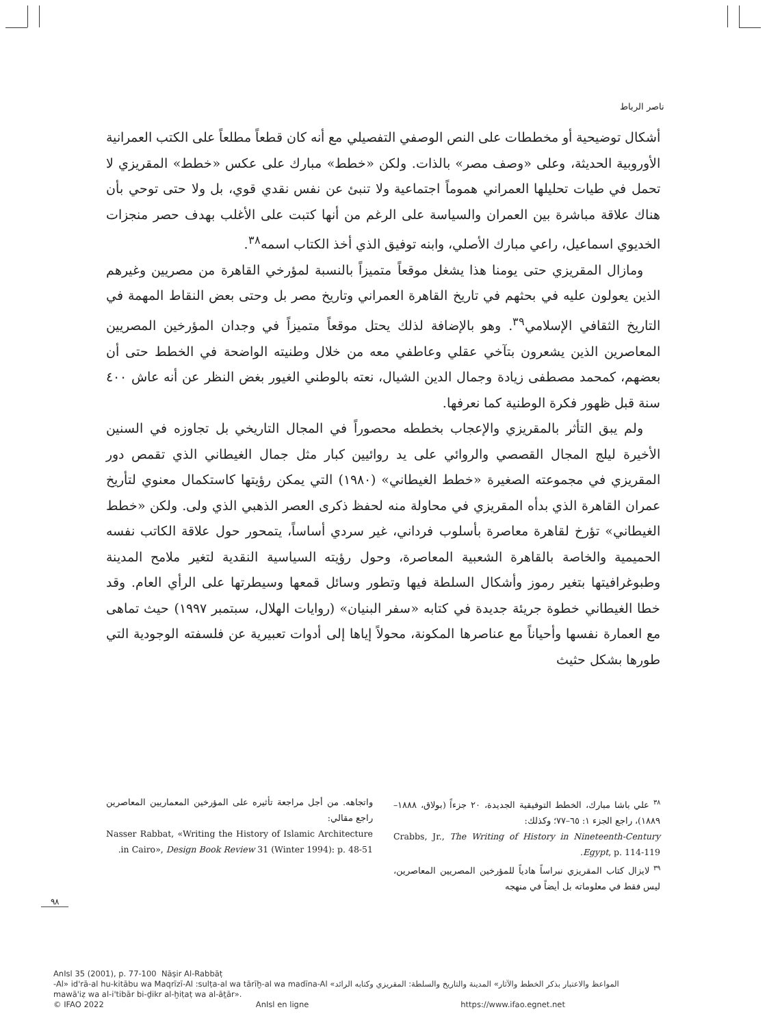ناصر الرباط
أشكال توضيحية أو مخططات على النص الوصفي التفصيلي مع أنه كان قطعاً مطلعاً على الكتب العمرانية الأوروبية الحديثة، وعلى «وصف مصر» بالذات. ولكن «خطط» مبارك على عكس «خطط» المقريزي لا تحمل في طيات تحليلها العمراني هموماً اجتماعية ولا تنبئ عن نفس نقدي قوي، بل ولا حتى توحي بأن هناك علاقة مباشرة بين العمران والسياسة على الرغم من أنها كتبت على الأغلب بهدف حصر منجزات الخديوي اسماعيل، راعي مبارك الأصلي، وابنه توفيق الذي أخذ الكتاب اسمه<sup>٣٨</sup>.
ومازال المقريزي حتى يومنا هذا يشغل موقعاً متميزاً بالنسبة لمؤرخي القاهرة من مصريين وغيرهم الذين يعولون عليه في بحثهم في تاريخ القاهرة العمراني وتاريخ مصر بل وحتى بعض النقاط المهمة في التاريخ الثقافي الإسلامي<sup>٣٩</sup>. وهو بالإضافة لذلك يحتل موقعاً متميزاً في وجدان المؤرخين المصريين المعاصرين الذين يشعرون بتآخي عقلي وعاطفي معه من خلال وطنيته الواضحة في الخطط حتى أن بعضهم، كمحمد مصطفى زيادة وجمال الدين الشيال، نعته بالوطني الغيور بغض النظر عن أنه عاش ٤٠٠ سنة قبل ظهور فكرة الوطنية كما نعرفها.
ولم يبق التأثر بالمقريزي والإعجاب بخططه محصوراً في المجال التاريخي بل تجاوزه في السنين الأخيرة ليلج المجال القصصي والروائي على يد روائيين كبار مثل جمال الغيطاني الذي تقمص دور المقريزي في مجموعته الصغيرة «خطط الغيطاني» (١٩٨٠) التي يمكن رؤيتها كاستكمال معنوي لتأريخ عمران القاهرة الذي بدأه المقريزي في محاولة منه لحفظ ذكرى العصر الذهبي الذي ولى. ولكن «خطط الغيطاني» تؤرخ لقاهرة معاصرة بأسلوب فرداني، غير سردي أساساً، يتمحور حول علاقة الكاتب نفسه الحميمية والخاصة بالقاهرة الشعبية المعاصرة، وحول رؤيته السياسية النقدية لتغير ملامح المدينة وطبوغرافيتها بتغير رموز وأشكال السلطة فيها وتطور وسائل قمعها وسيطرتها على الرأي العام. وقد خطا الغيطاني خطوة جريئة جديدة في كتابه «سفر البنيان» (روايات الهلال، سبتمبر ١٩٩٧) حيث تماهى مع العمارة نفسها وأحياناً مع عناصرها المكونة، محولاً إياها إلى أدوات تعبيرية عن فلسفته الوجودية التي طورها بشكل حثيث
<sup>٣٨</sup> علي باشا مبارك، الخطط التوفيقية الجديدة، ٢٠ جزءاً (بولاق، ١٨٨٨–١٨٨٩)، راجع الجزء ١: ٦٥–٧٧؛ وكذلك:
Crabbs, Jr., The Writing of History in Nineteenth-Century Egypt, p. 114-119.
<sup>٣٩</sup> لايزال كتاب المقريزي نبراساً هادياً للمؤرخين المصريين المعاصرين، ليس فقط في معلوماته بل أيضاً في منهجه
واتجاهه. من أجل مراجعة تأثيره على المؤرخين المعماريين المعاصرين راجع مقالي:
Nasser Rabbat, «Writing the History of Islamic Architecture in Cairo», Design Book Review 31 (Winter 1994): p. 48-51.
٩٨
AnIsl 35 (2001), p. 77-100 Nāṣir Al-Rabbāṭ
-Al» id'rā-al hu-kitābu wa Maqrīzī-Al :sulṭa-al wa tārīḫ-al wa madīna-Al «المواعظ والاعتبار بذكر الخطط والآثار» المدينة والتاريخ والسلطة: المقريزي وكتابه الرائد
mawā'iẓ wa al-i'tibār bi-ḏikr al-ḫiṭaṭ wa al-āṯār».
© IFAO 2022 AnIsl en ligne https://www.ifao.egnet.net